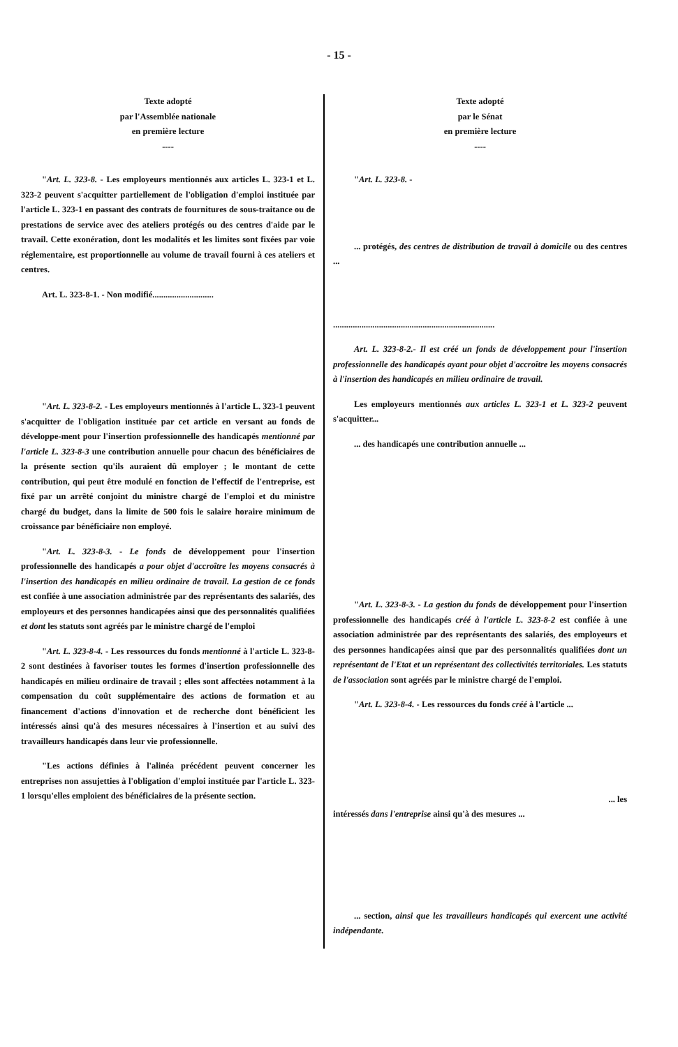- 15 -
| Texte adopté par l'Assemblée nationale en première lecture ---- " Art. L. 323-8. - Les employeurs mentionnés aux articles L. 323-1 et L. 323-2 peuvent s'acquitter partiellement de l'obligation d'emploi instituée par l'article L. 323-1 en passant des contrats de fournitures de sous-traitance ou de prestations de service avec des ateliers protégés ou des centres d'aide par le travail. Cette exonération, dont les modalités et les limites sont fixées par voie réglementaire, est proportionnelle au volume de travail fourni à ces ateliers et centres. Art. L. 323-8-1. - Non modifié............................ " Art. L. 323-8-2. - Les employeurs mentionnés à l'article L. 323-1 peuvent s'acquitter de l'obligation instituée par cet article en versant au fonds de développe-ment pour l'insertion professionnelle des handicapés mentionné par l'article L. 323-8-3 une contribution annuelle pour chacun des bénéficiaires de la présente section qu'ils auraient dû employer ; le montant de cette contribution, qui peut être modulé en fonction de l'effectif de l'entreprise, est fixé par un arrêté conjoint du ministre chargé de l'emploi et du ministre chargé du budget, dans la limite de 500 fois le salaire horaire minimum de croissance par bénéficiaire non employé. " Art. L. 323-8-3. - Le fonds de développement pour l'insertion professionnelle des handicapés a pour objet d'accroître les moyens consacrés à l'insertion des handicapés en milieu ordinaire de travail. La gestion de ce fonds est confiée à une association administrée par des représentants des salariés, des employeurs et des personnes handicapées ainsi que des personnalités qualifiées et dont les statuts sont agréés par le ministre chargé de l'emploi " Art. L. 323-8-4. - Les ressources du fonds mentionné à l'article L. 323-8-2 sont destinées à favoriser toutes les formes d'insertion professionnelle des handicapés en milieu ordinaire de travail ; elles sont affectées notamment à la compensation du coût supplémentaire des actions de formation et au financement d'actions d'innovation et de recherche dont bénéficient les intéressés ainsi qu'à des mesures nécessaires à l'insertion et au suivi des travailleurs handicapés dans leur vie professionnelle. "Les actions définies à l'alinéa précédent peuvent concerner les entreprises non assujetties à l'obligation d'emploi instituée par l'article L. 323- 1 lorsqu'elles emploient des bénéficiaires de la présente section. | Texte adopté par le Sénat en première lecture ---- " Art. L. 323-8. - ... protégés, des centres de distribution de travail à domicile ou des centres ... .......................................................................... Art. L. 323-8-2.- Il est créé un fonds de développement pour l'insertion professionnelle des handicapés ayant pour objet d'accroître les moyens consacrés à l'insertion des handicapés en milieu ordinaire de travail. Les employeurs mentionnés aux articles L. 323-1 et L. 323-2 peuvent s'acquitter... ... des handicapés une contribution annuelle ... " Art. L. 323-8-3. - La gestion du fonds de développement pour l'insertion professionnelle des handicapés créé à l'article L. 323-8-2 est confiée à une association administrée par des représentants des salariés, des employeurs et des personnes handicapées ainsi que par des personnalités qualifiées dont un représentant de l'Etat et un représentant des collectivités territoriales. Les statuts de l'association sont agréés par le ministre chargé de l'emploi. " Art. L. 323-8-4. - Les ressources du fonds créé à l'article ... ... les intéressés dans l'entreprise ainsi qu'à des mesures ... ... section, ainsi que les travailleurs handicapés qui exercent une activité indépendante. |